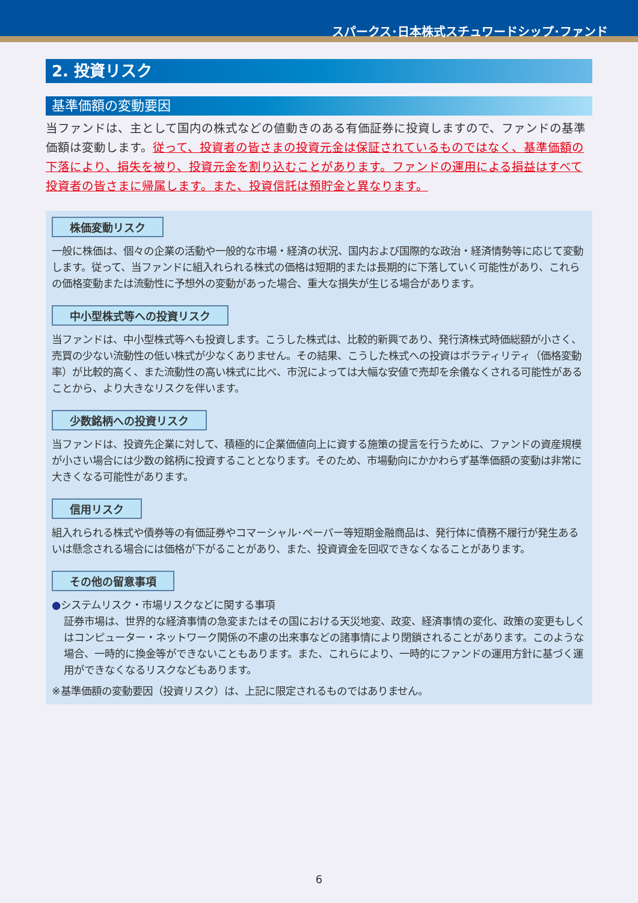スパークス･日本株式スチュワードシップ･ファンド
2. 投資リスク
基準価額の変動要因
当ファンドは、主として国内の株式などの値動きのある有価証券に投資しますので、ファンドの基準価額は変動します。従って、投資者の皆さまの投資元金は保証されているものではなく、基準価額の下落により、損失を被り、投資元金を割り込むことがあります。ファンドの運用による損益はすべて投資者の皆さまに帰属します。また、投資信託は預貯金と異なります。
株価変動リスク
一般に株価は、個々の企業の活動や一般的な市場・経済の状況、国内および国際的な政治・経済情勢等に応じて変動します。従って、当ファンドに組入れられる株式の価格は短期的または長期的に下落していく可能性があり、これらの価格変動または流動性に予想外の変動があった場合、重大な損失が生じる場合があります。
中小型株式等への投資リスク
当ファンドは、中小型株式等へも投資します。こうした株式は、比較的新興であり、発行済株式時価総額が小さく、売買の少ない流動性の低い株式が少なくありません。その結果、こうした株式への投資はボラティリティ（価格変動率）が比較的高く、また流動性の高い株式に比べ、市況によっては大幅な安値で売却を余儀なくされる可能性があることから、より大きなリスクを伴います。
少数銘柄への投資リスク
当ファンドは、投資先企業に対して、積極的に企業価値向上に資する施策の提言を行うために、ファンドの資産規模が小さい場合には少数の銘柄に投資することとなります。そのため、市場動向にかかわらず基準価額の変動は非常に大きくなる可能性があります。
信用リスク
組入れられる株式や債券等の有価証券やコマーシャル･ペーパー等短期金融商品は、発行体に債務不履行が発生あるいは懸念される場合には価格が下がることがあり、また、投資資金を回収できなくなることがあります。
その他の留意事項
●システムリスク・市場リスクなどに関する事項
証券市場は、世界的な経済事情の急変またはその国における天災地変、政変、経済事情の変化、政策の変更もしくはコンピューター・ネットワーク関係の不慮の出来事などの諸事情により閉鎖されることがあります。このような場合、一時的に換金等ができないこともあります。また、これらにより、一時的にファンドの運用方針に基づく運用ができなくなるリスクなどもあります。
※基準価額の変動要因（投資リスク）は、上記に限定されるものではありません。
6